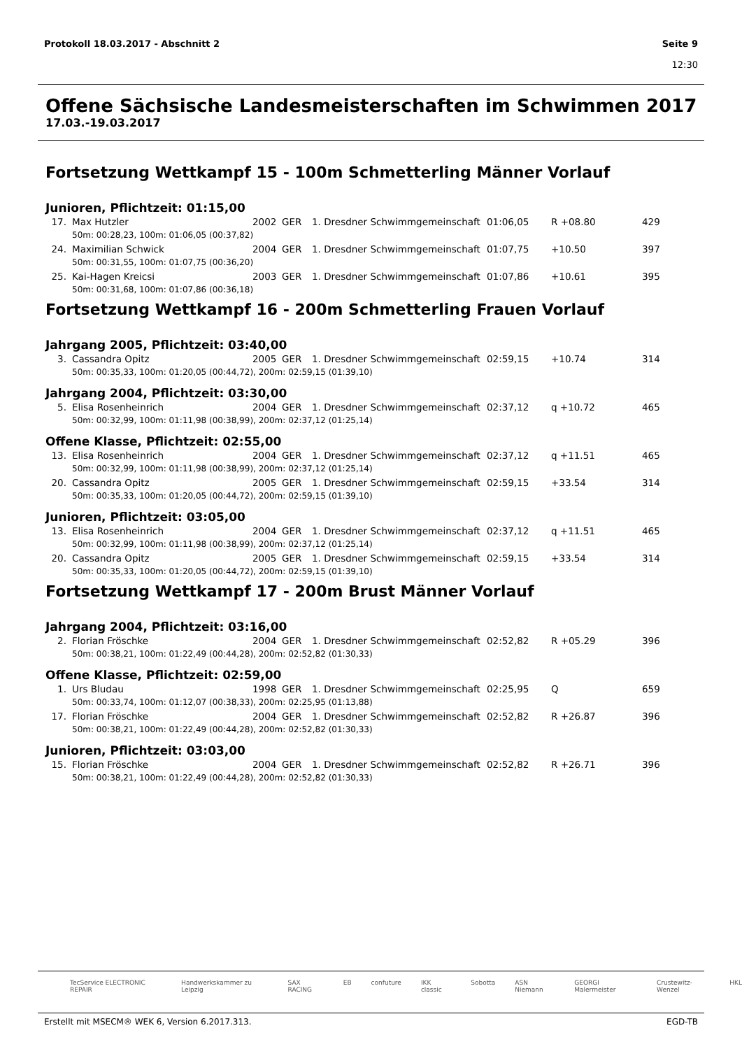Protokoll 18.03.2017 - Abschnitt 2
Seite 9
12:30
Offene Sächsische Landesmeisterschaften im Schwimmen 2017
17.03.-19.03.2017
Fortsetzung Wettkampf 15 - 100m Schmetterling Männer Vorlauf
Junioren, Pflichtzeit: 01:15,00
| 17. | Max Hutzler | 2002 | GER | 1. Dresdner Schwimmgemeinschaft | 01:06,05 | R +08.80 | 429 |
| | 50m: 00:28,23, 100m: 01:06,05 (00:37,82) | | | | | | |
| 24. | Maximilian Schwick | 2004 | GER | 1. Dresdner Schwimmgemeinschaft | 01:07,75 | +10.50 | 397 |
| | 50m: 00:31,55, 100m: 01:07,75 (00:36,20) | | | | | | |
| 25. | Kai-Hagen Kreicsi | 2003 | GER | 1. Dresdner Schwimmgemeinschaft | 01:07,86 | +10.61 | 395 |
| | 50m: 00:31,68, 100m: 01:07,86 (00:36,18) | | | | | | |
Fortsetzung Wettkampf 16 - 200m Schmetterling Frauen Vorlauf
Jahrgang 2005, Pflichtzeit: 03:40,00
| 3. | Cassandra Opitz | 2005 | GER | 1. Dresdner Schwimmgemeinschaft | 02:59,15 | +10.74 | 314 |
| | 50m: 00:35,33, 100m: 01:20,05 (00:44,72), 200m: 02:59,15 (01:39,10) | | | | | | |
Jahrgang 2004, Pflichtzeit: 03:30,00
| 5. | Elisa Rosenheinrich | 2004 | GER | 1. Dresdner Schwimmgemeinschaft | 02:37,12 | q +10.72 | 465 |
| | 50m: 00:32,99, 100m: 01:11,98 (00:38,99), 200m: 02:37,12 (01:25,14) | | | | | | |
Offene Klasse, Pflichtzeit: 02:55,00
| 13. | Elisa Rosenheinrich | 2004 | GER | 1. Dresdner Schwimmgemeinschaft | 02:37,12 | q +11.51 | 465 |
| | 50m: 00:32,99, 100m: 01:11,98 (00:38,99), 200m: 02:37,12 (01:25,14) | | | | | | |
| 20. | Cassandra Opitz | 2005 | GER | 1. Dresdner Schwimmgemeinschaft | 02:59,15 | +33.54 | 314 |
| | 50m: 00:35,33, 100m: 01:20,05 (00:44,72), 200m: 02:59,15 (01:39,10) | | | | | | |
Junioren, Pflichtzeit: 03:05,00
| 13. | Elisa Rosenheinrich | 2004 | GER | 1. Dresdner Schwimmgemeinschaft | 02:37,12 | q +11.51 | 465 |
| | 50m: 00:32,99, 100m: 01:11,98 (00:38,99), 200m: 02:37,12 (01:25,14) | | | | | | |
| 20. | Cassandra Opitz | 2005 | GER | 1. Dresdner Schwimmgemeinschaft | 02:59,15 | +33.54 | 314 |
| | 50m: 00:35,33, 100m: 01:20,05 (00:44,72), 200m: 02:59,15 (01:39,10) | | | | | | |
Fortsetzung Wettkampf 17 - 200m Brust Männer Vorlauf
Jahrgang 2004, Pflichtzeit: 03:16,00
| 2. | Florian Fröschke | 2004 | GER | 1. Dresdner Schwimmgemeinschaft | 02:52,82 | R +05.29 | 396 |
| | 50m: 00:38,21, 100m: 01:22,49 (00:44,28), 200m: 02:52,82 (01:30,33) | | | | | | |
Offene Klasse, Pflichtzeit: 02:59,00
| 1. | Urs Bludau | 1998 | GER | 1. Dresdner Schwimmgemeinschaft | 02:25,95 | Q | 659 |
| | 50m: 00:33,74, 100m: 01:12,07 (00:38,33), 200m: 02:25,95 (01:13,88) | | | | | | |
| 17. | Florian Fröschke | 2004 | GER | 1. Dresdner Schwimmgemeinschaft | 02:52,82 | R +26.87 | 396 |
| | 50m: 00:38,21, 100m: 01:22,49 (00:44,28), 200m: 02:52,82 (01:30,33) | | | | | | |
Junioren, Pflichtzeit: 03:03,00
| 15. | Florian Fröschke | 2004 | GER | 1. Dresdner Schwimmgemeinschaft | 02:52,82 | R +26.71 | 396 |
| | 50m: 00:38,21, 100m: 01:22,49 (00:44,28), 200m: 02:52,82 (01:30,33) | | | | | | |
TecService ELECTRONIC REPAIR Handwerkskammer zu Leipzig SAX RACING EB confuture IKK classic Sobotta ASN Niemann GEORGI Malermeister Crustewitz-Wenzel HKL
Erstellt mit MSECM® WEK 6, Version 6.2017.313. EGD-TB